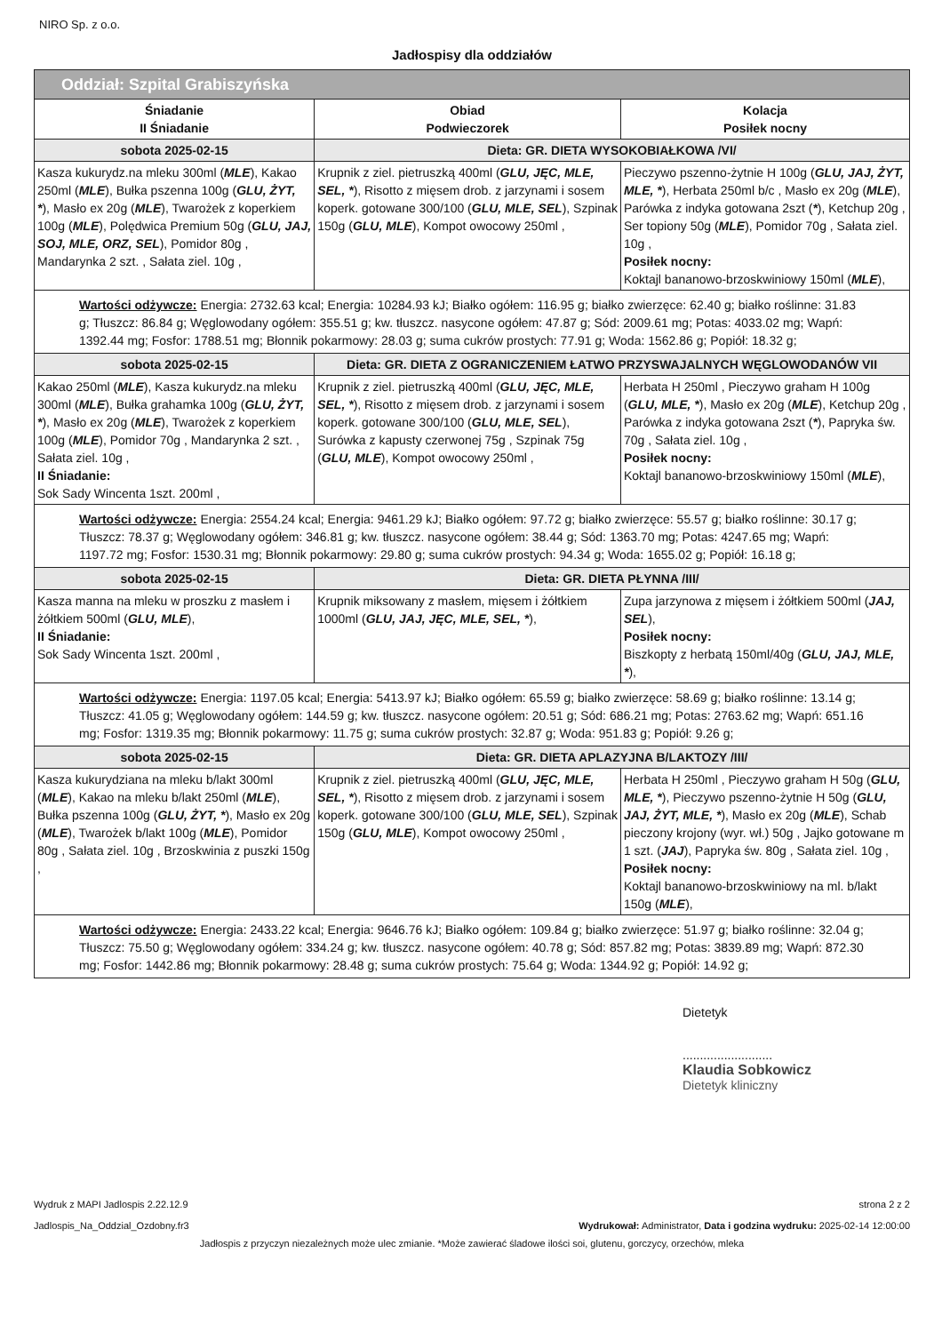NIRO Sp. z o.o.
Jadłospisy dla oddziałów
| Oddział: Szpital Grabiszyńska | | |
| Śniadanie II Śniadanie | Obiad Podwieczorek | Kolacja Posiłek nocny |
| sobota 2025-02-15 | Dieta: GR. DIETA WYSOKOBIAŁKOWA /VI/ | |
| Kasza kukurydz.na mleku 300ml ( MLE ), Kakao 250ml ( MLE ), Bułka pszenna 100g ( GLU, ŻYT, * ), Masło ex 20g ( MLE ), Twarożek z koperkiem 100g ( MLE ), Polędwica Premium 50g ( GLU, JAJ, SOJ, MLE, ORZ, SEL ), Pomidor 80g , Mandarynka 2 szt. , Sałata ziel. 10g , | Krupnik z ziel. pietruszką 400ml ( GLU, JĘC, MLE, SEL, * ), Risotto z mięsem drob. z jarzynami i sosem koperk. gotowane 300/100 ( GLU, MLE, SEL ), Szpinak 150g ( GLU, MLE ), Kompot owocowy 250ml , | Pieczywo pszenno-żytnie H 100g ( GLU, JAJ, ŻYT, MLE, * ), Herbata 250ml b/c , Masło ex 20g ( MLE ), Parówka z indyka gotowana 2szt ( * ), Ketchup 20g , Ser topiony 50g ( MLE ), Pomidor 70g , Sałata ziel. 10g , Posiłek nocny: Koktajl bananowo-brzoskwiniowy 150ml ( MLE ), |
| Wartości odżywcze: Energia: 2732.63 kcal; Energia: 10284.93 kJ; Białko ogółem: 116.95 g; białko zwierzęce: 62.40 g; białko roślinne: 31.83 g; Tłuszcz: 86.84 g; Węglowodany ogółem: 355.51 g; kw. tłuszcz. nasycone ogółem: 47.87 g; Sód: 2009.61 mg; Potas: 4033.02 mg; Wapń: 1392.44 mg; Fosfor: 1788.51 mg; Błonnik pokarmowy: 28.03 g; suma cukrów prostych: 77.91 g; Woda: 1562.86 g; Popiół: 18.32 g; | | |
| sobota 2025-02-15 | Dieta: GR. DIETA Z OGRANICZENIEM ŁATWO PRZYSWAJALNYCH WĘGLOWODANÓW VII | |
| Kakao 250ml ( MLE ), Kasza kukurydz.na mleku 300ml ( MLE ), Bułka grahamka 100g ( GLU, ŻYT, * ), Masło ex 20g ( MLE ), Twarożek z koperkiem 100g ( MLE ), Pomidor 70g , Mandarynka 2 szt. , Sałata ziel. 10g , II Śniadanie: Sok Sady Wincenta 1szt. 200ml , | Krupnik z ziel. pietruszką 400ml ( GLU, JĘC, MLE, SEL, * ), Risotto z mięsem drob. z jarzynami i sosem koperk. gotowane 300/100 ( GLU, MLE, SEL ), Surówka z kapusty czerwonej 75g , Szpinak 75g ( GLU, MLE ), Kompot owocowy 250ml , | Herbata H 250ml , Pieczywo graham H 100g ( GLU, MLE, * ), Masło ex 20g ( MLE ), Ketchup 20g , Parówka z indyka gotowana 2szt ( * ), Papryka św. 70g , Sałata ziel. 10g , Posiłek nocny: Koktajl bananowo-brzoskwiniowy 150ml ( MLE ), |
| Wartości odżywcze: Energia: 2554.24 kcal; Energia: 9461.29 kJ; Białko ogółem: 97.72 g; białko zwierzęce: 55.57 g; białko roślinne: 30.17 g; Tłuszcz: 78.37 g; Węglowodany ogółem: 346.81 g; kw. tłuszcz. nasycone ogółem: 38.44 g; Sód: 1363.70 mg; Potas: 4247.65 mg; Wapń: 1197.72 mg; Fosfor: 1530.31 mg; Błonnik pokarmowy: 29.80 g; suma cukrów prostych: 94.34 g; Woda: 1655.02 g; Popiół: 16.18 g; | | |
| sobota 2025-02-15 | Dieta: GR. DIETA PŁYNNA /III/ | |
| Kasza manna na mleku w proszku z masłem i żółtkiem 500ml ( GLU, MLE ), II Śniadanie: Sok Sady Wincenta 1szt. 200ml , | Krupnik miksowany z masłem, mięsem i żółtkiem 1000ml ( GLU, JAJ, JĘC, MLE, SEL, * ), | Zupa jarzynowa z mięsem i żółtkiem 500ml ( JAJ, SEL ), Posiłek nocny: Biszkopty z herbatą 150ml/40g ( GLU, JAJ, MLE, * ), |
| Wartości odżywcze: Energia: 1197.05 kcal; Energia: 5413.97 kJ; Białko ogółem: 65.59 g; białko zwierzęce: 58.69 g; białko roślinne: 13.14 g; Tłuszcz: 41.05 g; Węglowodany ogółem: 144.59 g; kw. tłuszcz. nasycone ogółem: 20.51 g; Sód: 686.21 mg; Potas: 2763.62 mg; Wapń: 651.16 mg; Fosfor: 1319.35 mg; Błonnik pokarmowy: 11.75 g; suma cukrów prostych: 32.87 g; Woda: 951.83 g; Popiół: 9.26 g; | | |
| sobota 2025-02-15 | Dieta: GR. DIETA APLAZYJNA B/LAKTOZY /III/ | |
| Kasza kukurydziana na mleku b/lakt 300ml ( MLE ), Kakao na mleku b/lakt 250ml ( MLE ), Bułka pszenna 100g ( GLU, ŻYT, * ), Masło ex 20g ( MLE ), Twarożek b/lakt 100g ( MLE ), Pomidor 80g , Sałata ziel. 10g , Brzoskwinia z puszki 150g , | Krupnik z ziel. pietruszką 400ml ( GLU, JĘC, MLE, SEL, * ), Risotto z mięsem drob. z jarzynami i sosem koperk. gotowane 300/100 ( GLU, MLE, SEL ), Szpinak 150g ( GLU, MLE ), Kompot owocowy 250ml , | Herbata H 250ml , Pieczywo graham H 50g ( GLU, MLE, * ), Pieczywo pszenno-żytnie H 50g ( GLU, JAJ, ŻYT, MLE, * ), Masło ex 20g ( MLE ), Schab pieczony krojony (wyr. wł.) 50g , Jajko gotowane m 1 szt. ( JAJ ), Papryka św. 80g , Sałata ziel. 10g , Posiłek nocny: Koktajl bananowo-brzoskwiniowy na ml. b/lakt 150g ( MLE ), |
| Wartości odżywcze: Energia: 2433.22 kcal; Energia: 9646.76 kJ; Białko ogółem: 109.84 g; białko zwierzęce: 51.97 g; białko roślinne: 32.04 g; Tłuszcz: 75.50 g; Węglowodany ogółem: 334.24 g; kw. tłuszcz. nasycone ogółem: 40.78 g; Sód: 857.82 mg; Potas: 3839.89 mg; Wapń: 872.30 mg; Fosfor: 1442.86 mg; Błonnik pokarmowy: 28.48 g; suma cukrów prostych: 75.64 g; Woda: 1344.92 g; Popiół: 14.92 g; | | |
Dietetyk
..........................
Klaudia Sobkowicz
Dietetyk kliniczny
Wydruk z MAPI Jadlospis 2.22.12.9
Jadlospis_Na_Oddzial_Ozdobny.fr3
strona 2 z 2
Wydrukował: Administrator, Data i godzina wydruku: 2025-02-14 12:00:00
Jadłospis z przyczyn niezależnych może ulec zmianie. *Może zawierać śladowe ilości soi, glutenu, gorczycy, orzechów, mleka